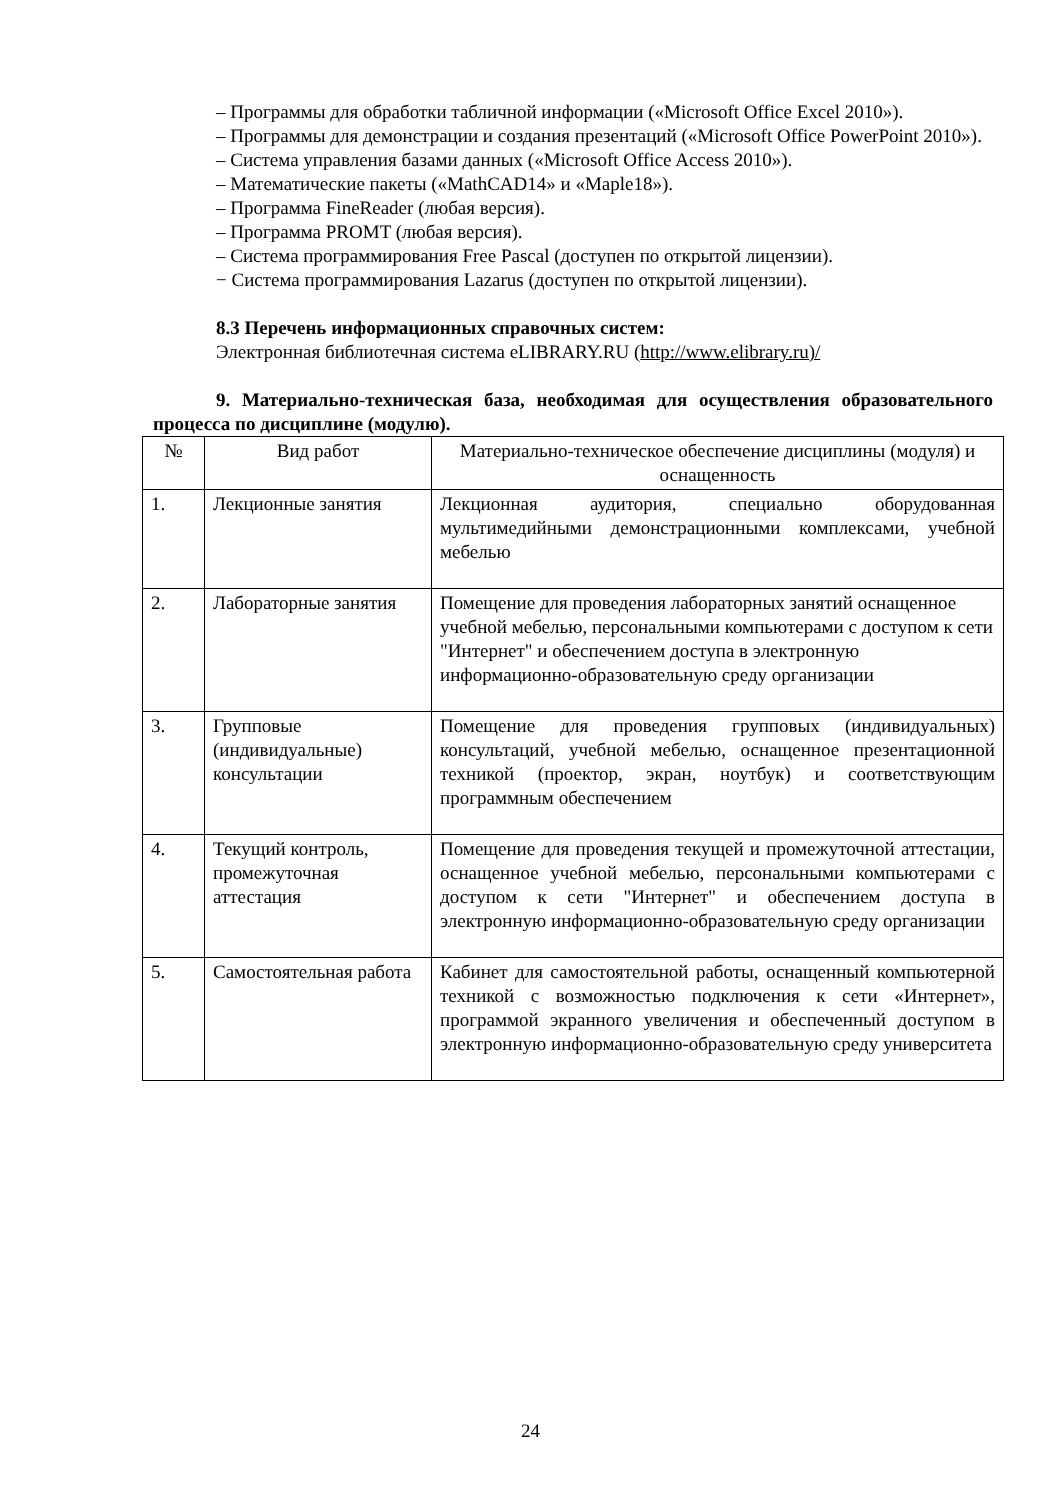– Программы для обработки табличной информации («Microsoft Office Excel 2010»).
– Программы для демонстрации и создания презентаций («Microsoft Office PowerPoint 2010»).
– Система управления базами данных («Microsoft Office Access 2010»).
– Математические пакеты («MathCAD14» и «Maple18»).
– Программа FineReader (любая версия).
– Программа PROMT (любая версия).
– Система программирования Free Pascal (доступен по открытой лицензии).
− Система программирования Lazarus (доступен по открытой лицензии).
8.3 Перечень информационных справочных систем:
Электронная библиотечная система eLIBRARY.RU (http://www.elibrary.ru)/
9. Материально-техническая база, необходимая для осуществления образовательного процесса по дисциплине (модулю).
| № | Вид работ | Материально-техническое обеспечение дисциплины (модуля) и оснащенность |
| --- | --- | --- |
| 1. | Лекционные занятия | Лекционная аудитория, специально оборудованная мультимедийными демонстрационными комплексами, учебной мебелью |
| 2. | Лабораторные занятия | Помещение для проведения лабораторных занятий оснащенное учебной мебелью, персональными компьютерами с доступом к сети "Интернет" и обеспечением доступа в электронную информационно-образовательную среду организации |
| 3. | Групповые (индивидуальные) консультации | Помещение для проведения групповых (индивидуальных) консультаций, учебной мебелью, оснащенное презентационной техникой (проектор, экран, ноутбук) и соответствующим программным обеспечением |
| 4. | Текущий контроль, промежуточная аттестация | Помещение для проведения текущей и промежуточной аттестации, оснащенное учебной мебелью, персональными компьютерами с доступом к сети "Интернет" и обеспечением доступа в электронную информационно-образовательную среду организации |
| 5. | Самостоятельная работа | Кабинет для самостоятельной работы, оснащенный компьютерной техникой с возможностью подключения к сети «Интернет», программой экранного увеличения и обеспеченный доступом в электронную информационно-образовательную среду университета |
24